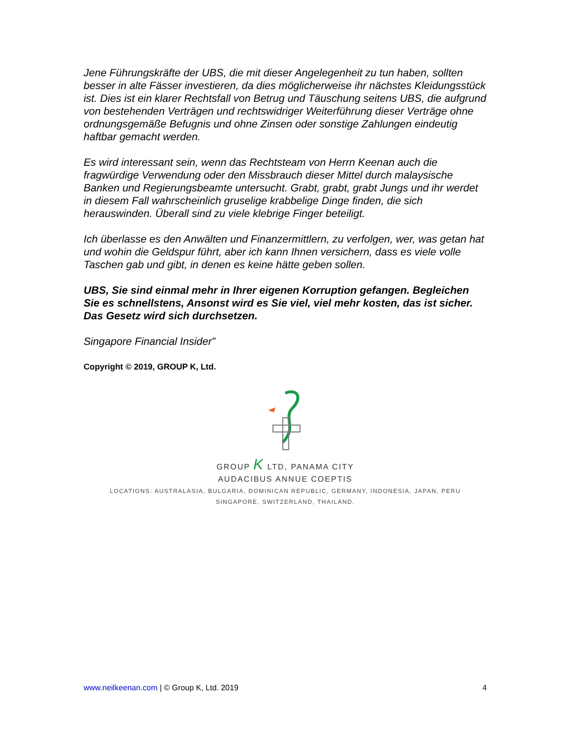Jene Führungskräfte der UBS, die mit dieser Angelegenheit zu tun haben, sollten besser in alte Fässer investieren, da dies möglicherweise ihr nächstes Kleidungsstück ist. Dies ist ein klarer Rechtsfall von Betrug und Täuschung seitens UBS, die aufgrund von bestehenden Verträgen und rechtswidriger Weiterführung dieser Verträge ohne ordnungsgemäße Befugnis und ohne Zinsen oder sonstige Zahlungen eindeutig haftbar gemacht werden.
Es wird interessant sein, wenn das Rechtsteam von Herrn Keenan auch die fragwürdige Verwendung oder den Missbrauch dieser Mittel durch malaysische Banken und Regierungsbeamte untersucht. Grabt, grabt, grabt Jungs und ihr werdet in diesem Fall wahrscheinlich gruselige krabbelige Dinge finden, die sich herauswinden. Überall sind zu viele klebrige Finger beteiligt.
Ich überlasse es den Anwälten und Finanzermittlern, zu verfolgen, wer, was getan hat und wohin die Geldspur führt, aber ich kann Ihnen versichern, dass es viele volle Taschen gab und gibt, in denen es keine hätte geben sollen.
UBS, Sie sind einmal mehr in Ihrer eigenen Korruption gefangen. Begleichen Sie es schnellstens, Ansonst wird es Sie viel, viel mehr kosten, das ist sicher. Das Gesetz wird sich durchsetzen.
Singapore Financial Insider”
Copyright © 2019, GROUP K, Ltd.
GROUP K LTD, PANAMA CITY
AUDACIBUS ANNUE COEPTIS
LOCATIONS: AUSTRALASIA, BULGARIA, DOMINICAN REPUBLIC, GERMANY, INDONESIA, JAPAN, PERU
SINGAPORE, SWITZERLAND, THAILAND.
www.neilkeenan.com | © Group K, Ltd. 2019 4